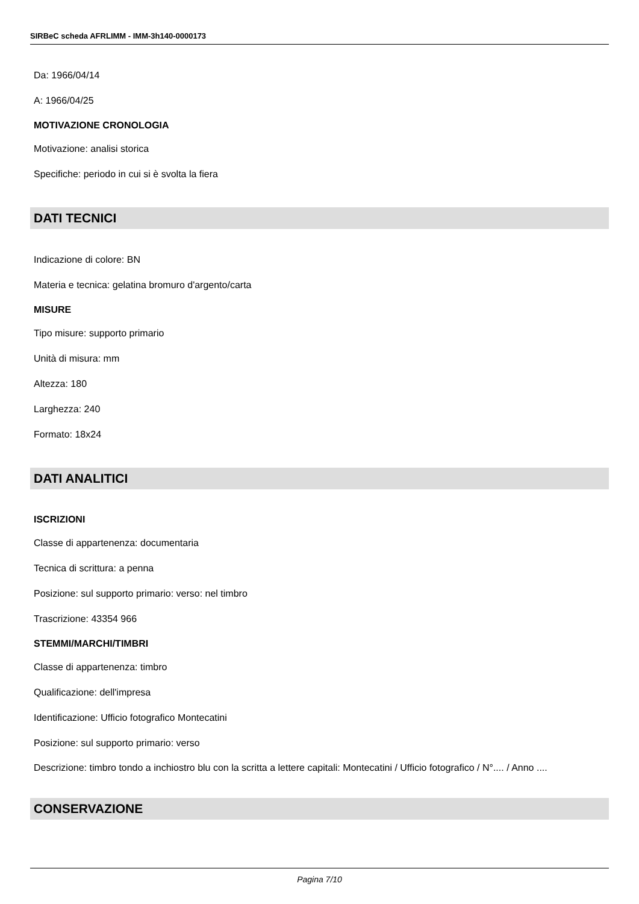SIRBeC scheda AFRLIMM - IMM-3h140-0000173
Da: 1966/04/14
A: 1966/04/25
MOTIVAZIONE CRONOLOGIA
Motivazione: analisi storica
Specifiche: periodo in cui si è svolta la fiera
DATI TECNICI
Indicazione di colore: BN
Materia e tecnica: gelatina bromuro d'argento/carta
MISURE
Tipo misure: supporto primario
Unità di misura: mm
Altezza: 180
Larghezza: 240
Formato: 18x24
DATI ANALITICI
ISCRIZIONI
Classe di appartenenza: documentaria
Tecnica di scrittura: a penna
Posizione: sul supporto primario: verso: nel timbro
Trascrizione: 43354 966
STEMMI/MARCHI/TIMBRI
Classe di appartenenza: timbro
Qualificazione: dell'impresa
Identificazione: Ufficio fotografico Montecatini
Posizione: sul supporto primario: verso
Descrizione: timbro tondo a inchiostro blu con la scritta a lettere capitali: Montecatini / Ufficio fotografico / N°.... / Anno ....
CONSERVAZIONE
Pagina 7/10